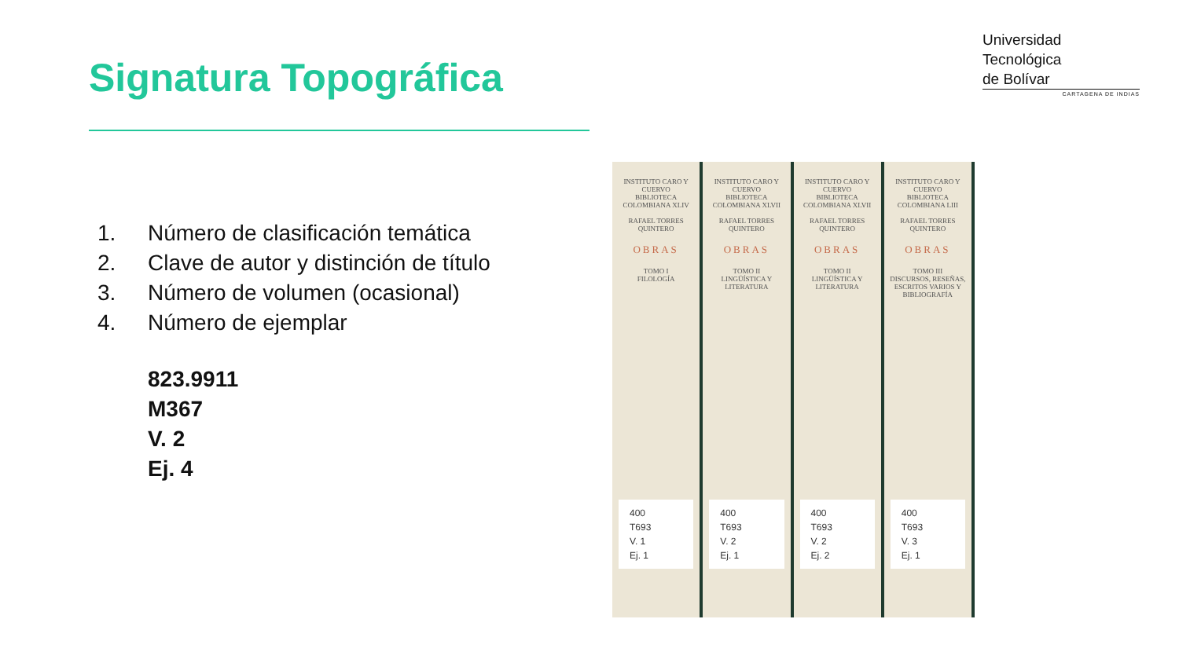Signatura Topográfica
Universidad
Tecnológica
de Bolívar
CARTAGENA DE INDIAS
1. Número de clasificación temática
2. Clave de autor y distinción de título
3. Número de volumen (ocasional)
4. Número de ejemplar
823.9911
M367
V. 2
Ej. 4
INSTITUTO CARO Y CUERVO
BIBLIOTECA COLOMBIANA XLIV
RAFAEL TORRES QUINTERO
OBRAS
TOMO I
FILOLOGÍA
400
T693
V. 1
Ej. 1
INSTITUTO CARO Y CUERVO
BIBLIOTECA COLOMBIANA XLVII
RAFAEL TORRES QUINTERO
OBRAS
TOMO II
LINGÜÍSTICA Y LITERATURA
400
T693
V. 2
Ej. 1
INSTITUTO CARO Y CUERVO
BIBLIOTECA COLOMBIANA XLVII
RAFAEL TORRES QUINTERO
OBRAS
TOMO II
LINGÜÍSTICA Y LITERATURA
400
T693
V. 2
Ej. 2
INSTITUTO CARO Y CUERVO
BIBLIOTECA COLOMBIANA LIII
RAFAEL TORRES QUINTERO
OBRAS
TOMO III
DISCURSOS, RESEÑAS, ESCRITOS VARIOS Y BIBLIOGRAFÍA
400
T693
V. 3
Ej. 1